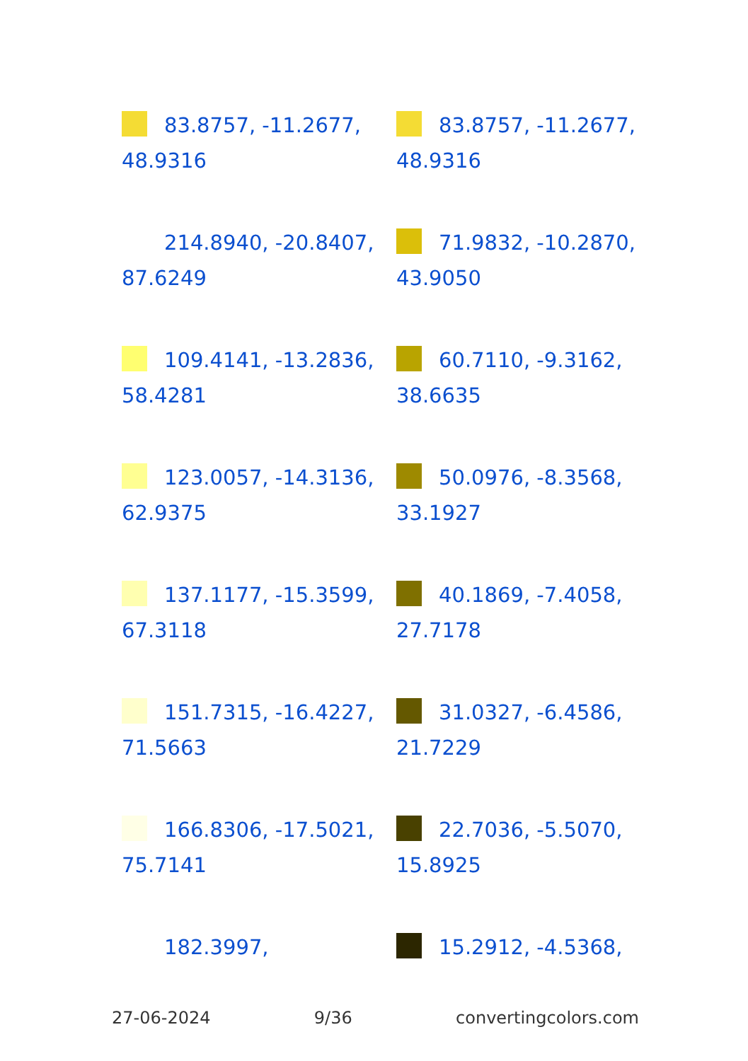83.8757, -11.2677, 48.9316
83.8757, -11.2677, 48.9316
214.8940, -20.8407, 87.6249
71.9832, -10.2870, 43.9050
109.4141, -13.2836, 58.4281
60.7110, -9.3162, 38.6635
123.0057, -14.3136, 62.9375
50.0976, -8.3568, 33.1927
137.1177, -15.3599, 67.3118
40.1869, -7.4058, 27.7178
151.7315, -16.4227, 71.5663
31.0327, -6.4586, 21.7229
166.8306, -17.5021, 75.7141
22.7036, -5.5070, 15.8925
182.3997,
15.2912, -4.5368,
27-06-2024 9/36 convertingcolors.com